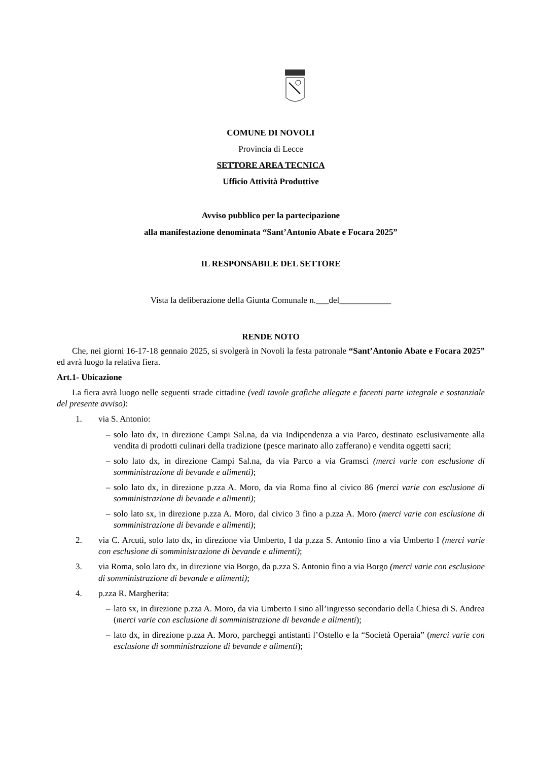COMUNE DI NOVOLI
Provincia di Lecce
SETTORE AREA TECNICA
Ufficio Attività Produttive
Avviso pubblico per la partecipazione
alla manifestazione denominata “Sant’Antonio Abate e Focara 2025”
IL RESPONSABILE DEL SETTORE
Vista la deliberazione della Giunta Comunale n.___del____________
RENDE NOTO
Che, nei giorni 16-17-18 gennaio 2025, si svolgerà in Novoli la festa patronale “Sant’Antonio Abate e Focara 2025” ed avrà luogo la relativa fiera.
Art.1- Ubicazione
La fiera avrà luogo nelle seguenti strade cittadine (vedi tavole grafiche allegate e facenti parte integrale e sostanziale del presente avviso):
1. via S. Antonio:
– solo lato dx, in direzione Campi Sal.na, da via Indipendenza a via Parco, destinato esclusivamente alla vendita di prodotti culinari della tradizione (pesce marinato allo zafferano) e vendita oggetti sacri;
– solo lato dx, in direzione Campi Sal.na, da via Parco a via Gramsci (merci varie con esclusione di somministrazione di bevande e alimenti);
– solo lato dx, in direzione p.zza A. Moro, da via Roma fino al civico 86 (merci varie con esclusione di somministrazione di bevande e alimenti);
– solo lato sx, in direzione p.zza A. Moro, dal civico 3 fino a p.zza A. Moro (merci varie con esclusione di somministrazione di bevande e alimenti);
2. via C. Arcuti, solo lato dx, in direzione via Umberto, I da p.zza S. Antonio fino a via Umberto I (merci varie con esclusione di somministrazione di bevande e alimenti);
3. via Roma, solo lato dx, in direzione via Borgo, da p.zza S. Antonio fino a via Borgo (merci varie con esclusione di somministrazione di bevande e alimenti);
4. p.zza R. Margherita:
– lato sx, in direzione p.zza A. Moro, da via Umberto I sino all’ingresso secondario della Chiesa di S. Andrea (merci varie con esclusione di somministrazione di bevande e alimenti);
– lato dx, in direzione p.zza A. Moro, parcheggi antistanti l’Ostello e la “Società Operaia” (merci varie con esclusione di somministrazione di bevande e alimenti);